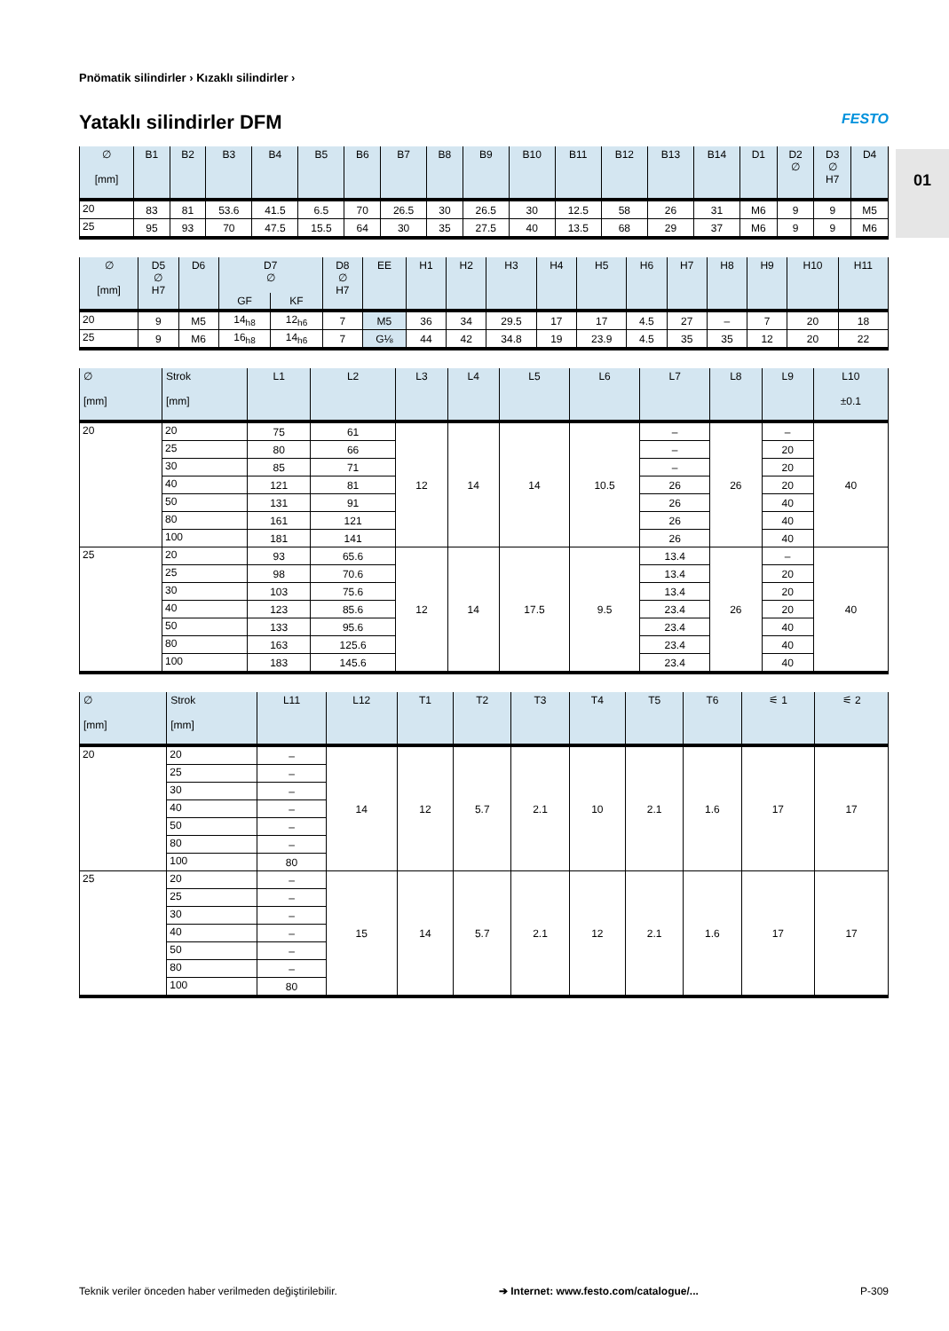01
Pnömatik silindirler › Kızaklı silindirler ›
Yataklı silindirler DFM
FESTO
| ∅ [mm] | B1 | B2 | B3 | B4 | B5 | B6 | B7 | B8 | B9 | B10 | B11 | B12 | B13 | B14 | D1 | D2 ∅ | D3 ∅ H7 | D4 |
| --- | --- | --- | --- | --- | --- | --- | --- | --- | --- | --- | --- | --- | --- | --- | --- | --- | --- | --- |
| 20 | 83 | 81 | 53.6 | 41.5 | 6.5 | 70 | 26.5 | 30 | 26.5 | 30 | 12.5 | 58 | 26 | 31 | M6 | 9 | 9 | M5 |
| 25 | 95 | 93 | 70 | 47.5 | 15.5 | 64 | 30 | 35 | 27.5 | 40 | 13.5 | 68 | 29 | 37 | M6 | 9 | 9 | M6 |
| ∅ [mm] | D5 ∅ H7 | D6 | D7 ∅ | | D8 ∅ H7 | EE | H1 | H2 | H3 | H4 | H5 | H6 | H7 | H8 | H9 | H10 | H11 |
| --- | --- | --- | --- | --- | --- | --- | --- | --- | --- | --- | --- | --- | --- | --- | --- | --- | --- |
| | | | GF | KF | | | | | | | | | | | | | |
| 20 | 9 | M5 | 14<sub>h8</sub> | 12<sub>h6</sub> | 7 | M5 | 36 | 34 | 29.5 | 17 | 17 | 4.5 | 27 | – | 7 | 20 | 18 |
| 25 | 9 | M6 | 16<sub>h8</sub> | 14<sub>h6</sub> | 7 | G⅛ | 44 | 42 | 34.8 | 19 | 23.9 | 4.5 | 35 | 35 | 12 | 20 | 22 |
| ∅ [mm] | Strok [mm] | L1 | L2 | L3 | L4 | L5 | L6 | L7 | L8 | L9 | L10 ±0.1 |
| --- | --- | --- | --- | --- | --- | --- | --- | --- | --- | --- | --- |
| 20 | 20 | 75 | 61 | 12 | 14 | 14 | 10.5 | – | 26 | – | 40 |
| | 25 | 80 | 66 | | | | | – | | 20 | |
| | 30 | 85 | 71 | | | | | – | | 20 | |
| | 40 | 121 | 81 | | | | | 26 | | 20 | |
| | 50 | 131 | 91 | | | | | 26 | | 40 | |
| | 80 | 161 | 121 | | | | | 26 | | 40 | |
| | 100 | 181 | 141 | | | | | 26 | | 40 | |
| 25 | 20 | 93 | 65.6 | 12 | 14 | 17.5 | 9.5 | 13.4 | 26 | – | 40 |
| | 25 | 98 | 70.6 | | | | | 13.4 | | 20 | |
| | 30 | 103 | 75.6 | | | | | 13.4 | | 20 | |
| | 40 | 123 | 85.6 | | | | | 23.4 | | 20 | |
| | 50 | 133 | 95.6 | | | | | 23.4 | | 40 | |
| | 80 | 163 | 125.6 | | | | | 23.4 | | 40 | |
| | 100 | 183 | 145.6 | | | | | 23.4 | | 40 | |
| ∅ [mm] | Strok [mm] | L11 | L12 | T1 | T2 | T3 | T4 | T5 | T6 | ⚟ 1 | ⚟ 2 |
| --- | --- | --- | --- | --- | --- | --- | --- | --- | --- | --- | --- |
| 20 | 20 | – | 14 | 12 | 5.7 | 2.1 | 10 | 2.1 | 1.6 | 17 | 17 |
| | 25 | – | | | | | | | | | |
| | 30 | – | | | | | | | | | |
| | 40 | – | | | | | | | | | |
| | 50 | – | | | | | | | | | |
| | 80 | – | | | | | | | | | |
| | 100 | 80 | | | | | | | | | |
| 25 | 20 | – | 15 | 14 | 5.7 | 2.1 | 12 | 2.1 | 1.6 | 17 | 17 |
| | 25 | – | | | | | | | | | |
| | 30 | – | | | | | | | | | |
| | 40 | – | | | | | | | | | |
| | 50 | – | | | | | | | | | |
| | 80 | – | | | | | | | | | |
| | 100 | 80 | | | | | | | | | |
Teknik veriler önceden haber verilmeden değiştirilebilir. ➔ Internet: www.festo.com/catalogue/... P-309